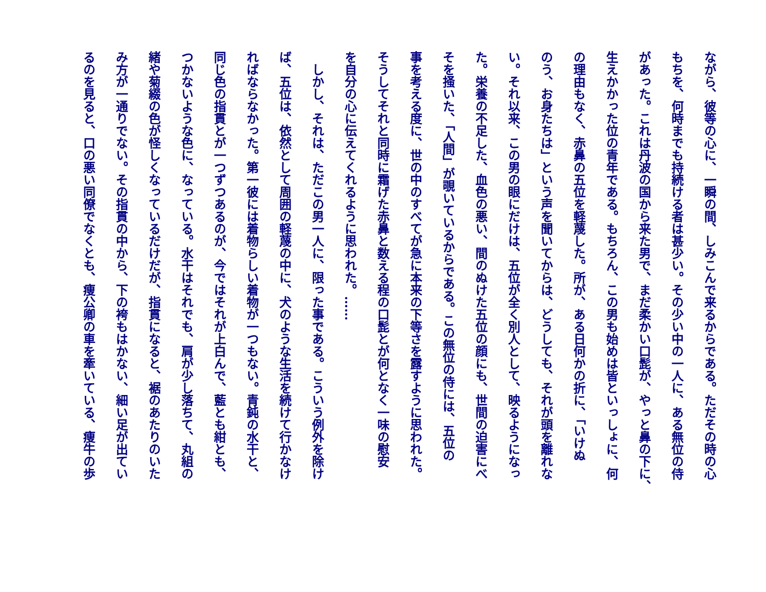ながら、彼等の心に、一瞬の間、しみこんで来るからである。ただその時の心
もちを、何時までも持続ける者は甚少い。その少い中の一人に、ある無位の侍
があった。これは丹波の国から来た男で、まだ柔かい口髭が、やっと鼻の下に、
生えかかった位の青年である。もちろん、この男も始めは皆といっしょに、何
の理由もなく、赤鼻の五位を軽蔑した。所が、ある日何かの折に、「いけぬ
のう、お身たちは」という声を聞いてからは、どうしても、それが頭を離れな
い。それ以来、この男の眼にだけは、五位が全く別人として、映るようになっ
た。栄養の不足した、血色の悪い、間のぬけた五位の顔にも、世間の迫害にべ
そを掻いた、「人間」が覗いているからである。この無位の侍には、五位の
事を考える度に、世の中のすべてが急に本来の下等さを露すように思われた。
そうしてそれと同時に霜げた赤鼻と数える程の口髭とが何となく一味の慰安
を自分の心に伝えてくれるように思われた。……
　しかし、それは、ただこの男一人に、限った事である。こういう例外を除け
ば、五位は、依然として周囲の軽蔑の中に、犬のような生活を続けて行かなけ
ればならなかった。第一彼には着物らしい着物が一つもない。青鈍の水干と、
同じ色の指貫とが一つずつあるのが、今ではそれが上白んで、藍とも紺とも、
つかないような色に、なっている。水干はそれでも、肩が少し落ちて、丸組の
緒や菊綴の色が怪しくなっているだけだが、指貫になると、裾のあたりのいた
み方が一通りでない。その指貫の中から、下の袴もはかない、細い足が出てい
るのを見ると、口の悪い同僚でなくとも、痩公卿の車を牽いている、痩牛の歩